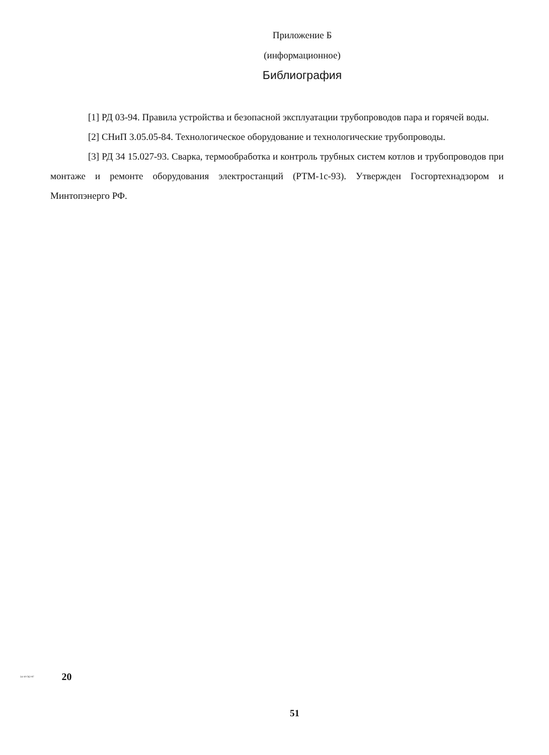Приложение Б
(информационное)
Библиография
[1] РД 03-94. Правила устройства и безопасной эксплуатации трубопроводов пара и горячей воды.
[2] СНиП 3.05.05-84. Технологическое оборудование и технологические трубопроводы.
[3] РД 34 15.027-93. Сварка, термообработка и контроль трубных систем котлов и трубопроводов при монтаже и ремонте оборудования электростанций (РТМ-1с-93). Утвержден Госгортехнадзором и Минтопэнерго РФ.
34-10-762-97 20
51